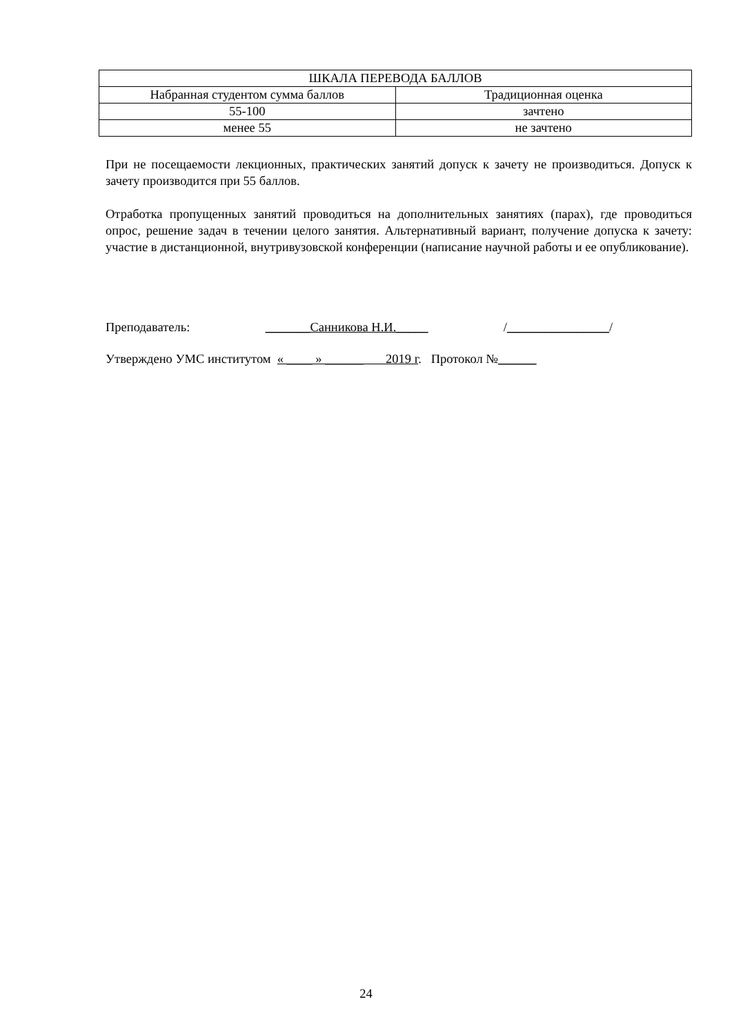| ШКАЛА ПЕРЕВОДА БАЛЛОВ | |
| --- | --- |
| Набранная студентом сумма баллов | Традиционная оценка |
| 55-100 | зачтено |
| менее 55 | не зачтено |
При не посещаемости лекционных, практических занятий допуск к зачету не произво­диться. Допуск к зачету производится при 55 баллов.
Отработка пропущенных занятий проводиться на дополнительных занятиях (парах), где проводиться опрос, решение задач в течении целого занятия. Альтернативный вариант, получение допуска к зачету: участие в дистанционной, внутривузовской конференции (написание научной работы и ее опубликование).
Преподаватель: _______Санников­а Н.И._____ /________________/
Утверждено УМС институтом « ____ » ______ 2019 г. Протокол №______
24